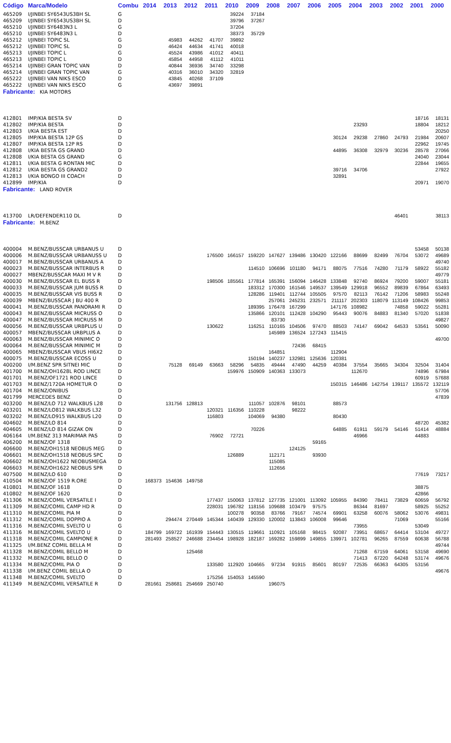| Código | Marca/Modelo | Combu | 2014 | 2013 | 2012 | 2011 | 2010 | 2009 | 2008 | 2007 | 2006 | 2005 | 2004 | 2003 | 2002 | 2001 | 2000 |
| --- | --- | --- | --- | --- | --- | --- | --- | --- | --- | --- | --- | --- | --- | --- | --- | --- | --- |
| 465209 | I/JINBEI SY6543US3BH SL | G | | | | | 39224 | 37184 | | | | | | | | | |
| 465209 | I/JINBEI SY6543US3BH SL | D | | | | | 39796 | 37267 | | | | | | | | | |
| 465210 | I/JINBEI SY6483N3 L | G | | | | | 37204 | | | | | | | | | | |
| 465210 | I/JINBEI SY6483N3 L | D | | | | | 38373 | 35729 | | | | | | | | | |
| 465212 | I/JINBEI TOPIC SL | G | | 45983 | 44262 | 41707 | 39892 | | | | | | | | | | |
| 465212 | I/JINBEI TOPIC SL | D | | 46424 | 44634 | 41741 | 40018 | | | | | | | | | | |
| 465213 | I/JINBEI TOPIC L | G | | 45524 | 43986 | 41012 | 40411 | | | | | | | | | | |
| 465213 | I/JINBEI TOPIC L | D | | 45854 | 44958 | 41112 | 41011 | | | | | | | | | | |
| 465214 | I/JINBEI GRAN TOPIC VAN | D | | 40844 | 36936 | 34740 | 33298 | | | | | | | | | | |
| 465214 | I/JINBEI GRAN TOPIC VAN | G | | 40316 | 36010 | 34320 | 32819 | | | | | | | | | | |
| 465222 | I/JINBEI VAN NIKS ESCO | D | | 43845 | 40268 | 37109 | | | | | | | | | | | |
| 465222 | I/JINBEI VAN NIKS ESCO | G | | 43697 | 39891 | | | | | | | | | | | | |
| Fabricante: KIA MOTORS | | | | | | | | | | | | | | | | | |
| 412801 | IMP/KIA BESTA SV | D | | | | | | | | | | | | | | 18716 | 18131 |
| 412802 | IMP/KIA BESTA | D | | | | | | | | | | | 23293 | | | 18804 | 18212 |
| 412803 | I/KIA BESTA EST | D | | | | | | | | | | | | | | | 20250 |
| 412805 | IMP/KIA BESTA 12P GS | D | | | | | | | | | | 30124 | 29238 | 27860 | 24793 | 21984 | 20607 |
| 412807 | IMP/KIA BESTA 12P RS | D | | | | | | | | | | | | | | 22962 | 19745 |
| 412808 | I/KIA BESTA GS GRAND | D | | | | | | | | | | 44895 | 36308 | 32979 | 30236 | 28578 | 27066 |
| 412808 | I/KIA BESTA GS GRAND | G | | | | | | | | | | | | | | 24040 | 23044 |
| 412811 | I/KIA BESTA G RONTAN MIC | D | | | | | | | | | | | | | | 22844 | 19655 |
| 412812 | I/KIA BESTA GS GRAND2 | D | | | | | | | | | | 39716 | 34706 | | | | 27922 |
| 412813 | I/KIA BONGO III COACH | D | | | | | | | | | | 32891 | | | | | |
| 412899 | IMP/KIA | D | | | | | | | | | | | | | | 20971 | 19070 |
| Fabricante: LAND ROVER | | | | | | | | | | | | | | | | | |
| 413700 | LR/DEFENDER110 DL | D | | | | | | | | | | | | | 46401 | | 38113 |
| Fabricante: M.BENZ | | | | | | | | | | | | | | | | | |
| 400004 | M.BENZ/BUSSCAR URBANUS U | D | | | | | | | | | | | | | | 53458 | 50138 |
| 400006 | M.BENZ/BUSSCAR URBANUSS U | D | | | | 176500 | 166157 | 159220 | 147627 | 139486 | 130420 | 122166 | 88699 | 82499 | 76704 | 53072 | 49689 |
| 400017 | M.BENZ/BUSSCAR URBANUS A | D | | | | | | | | | | | | | | | 49740 |
| 400023 | M.BENZ/BUSSCAR INTERBUS R | D | | | | | | 114510 | 106696 | 101180 | 94171 | 88075 | 77516 | 74280 | 71179 | 58922 | 55182 |
| 400027 | MBENZ/BUSSCAR MAXI M V R | D | | | | | | | | | | | | | | | 49779 |
| 400030 | M.BENZ/BUSSCAR EL BUSS R | D | | | | 198506 | 185561 | 177814 | 165391 | 156094 | 146428 | 133848 | 92740 | 86924 | 79200 | 59007 | 55181 |
| 400033 | M.BENZ/BUSSCAR JUM BUSS R | D | | | | | | 183312 | 170300 | 161546 | 149537 | 139549 | 129918 | 96552 | 89839 | 67864 | 63493 |
| 400035 | M.BENZ/BUSSCAR VIS BUSS R | D | | | | | | 128286 | 119401 | 112744 | 105505 | 97570 | 82113 | 76142 | 71206 | 58983 | 55248 |
| 400039 | MBENZ/BUSSCAR J BU 400 R | D | | | | | | | 257061 | 245231 | 232571 | 211117 | 202303 | 118079 | 113149 | 108426 | 99853 |
| 400041 | M.BENZ/BUSSCAR PANORAMI R | D | | | | | | 189395 | 176478 | 167299 | | 147176 | 108982 | | 74858 | 59022 | 55281 |
| 400043 | M.BENZ/BUSSCAR MICRUSS O | D | | | | | | 135866 | 120101 | 112428 | 104290 | 95443 | 90076 | 84883 | 81340 | 57020 | 51838 |
| 400047 | M.BENZ/BUSSCAR MICRUSS M | D | | | | | | | 83730 | | | | | | | | 49827 |
| 400056 | M.BENZ/BUSSCAR URBPLUS U | D | | | | 130622 | | 116251 | 110165 | 104506 | 97470 | 88503 | 74147 | 69042 | 64533 | 53561 | 50090 |
| 400057 | MBENZ/BUSSCAR URBPLUS A | D | | | | | | | 145989 | 136524 | 127243 | 115415 | | | | | |
| 400063 | M.BENZ/BUSSCAR MINIMIC O | D | | | | | | | | | | | | | | | 49700 |
| 400064 | M.BENZ/BUSSCAR MINIMIC M | D | | | | | | | | 72436 | 68415 | | | | | | |
| 400065 | MBENZ/BUSSCAR VBUS HI6X2 | D | | | | | | | 164851 | | | 112904 | | | | | |
| 400075 | M.BENZ/BUSSCAR ECOSS U | D | | | | | | 150194 | 140237 | 132981 | 125636 | 120381 | | | | | |
| 400200 | I/M.BENZ SPR SITNEI MIC | D | | 75128 | 69149 | 63663 | 58296 | 54835 | 49444 | 47490 | 44259 | 40384 | 37554 | 35665 | 34304 | 32504 | 31404 |
| 401700 | M.BENZ/OH1628L ROD LINCE | D | | | | | 159976 | 150909 | 140363 | 133073 | | | 112670 | | | 74896 | 67984 |
| 401701 | M.BENZ/OF1721 ROD LINCE | D | | | | | | | | | | | | | | 60919 | 57688 |
| 401703 | M.BENZ/1720A HOMETUR O | D | | | | | | | | | | 150315 | 146486 | 142754 | 139117 | 135572 | 132119 |
| 401704 | M.BENZ/ONIBUS | D | | | | | | | | | | | | | | | 57706 |
| 401799 | MERCEDES BENZ | D | | | | | | | | | | | | | | | 47839 |
| 403200 | M.BENZ/LO 712 WALKBUS L28 | D | | 131756 | 128813 | | | 111057 | 102876 | 98101 | | 88573 | | | | | |
| 403201 | M.BENZ/LO812 WALKBUS L32 | D | | | | 120321 | 116356 | 110228 | | 98222 | | | | | | | |
| 403202 | M.BENZ/LO915 WALKBUS L20 | D | | | | 116803 | | 104069 | 94380 | | | 80430 | | | | | |
| 404602 | M.BENZ/LO 814 | D | | | | | | | | | | | | | | 48720 | 45382 |
| 404605 | M.BENZ/LO 814 GIZAK ON | D | | | | | | 70226 | | | | 64885 | 61911 | 59179 | 54146 | 51414 | 48884 |
| 406164 | I/M.BENZ 313 MARIMAR PAS | D | | | | 76902 | 72721 | | | | | | 46966 | | | 44883 | |
| 406200 | M.BENZ/OF 1318 | D | | | | | | | | | 59165 | | | | | | |
| 406600 | M.BENZ/OH1518 NEOBUS MEG | D | | | | | | | | 124125 | | | | | | | |
| 406601 | M.BENZ/OH1518 NEOBUS SPC | D | | | | | 126889 | | 112171 | | 93930 | | | | | | |
| 406602 | M.BENZ/OH1622 NEOBUSMEGA | D | | | | | | | 115085 | | | | | | | | |
| 406603 | M.BENZ/OH1622 NEOBUS SPR | D | | | | | | | 112656 | | | | | | | | |
| 407500 | M.BENZ/LO 610 | D | | | | | | | | | | | | | | 77619 | 73217 |
| 410504 | M.BENZ/OF 1519 R.ORE | D | 168373 | 154636 | 149758 | | | | | | | | | | | | |
| 410801 | M.BENZ/OF 1618 | D | | | | | | | | | | | | | | 38875 | |
| 410802 | M.BENZ/OF 1620 | D | | | | | | | | | | | | | | 42866 | |
| 411306 | M.BENZ/COMIL VERSATILE I | D | | | | 177437 | 150063 | 137812 | 127735 | 121001 | 113092 | 105955 | 84390 | 78411 | 73829 | 60659 | 56792 |
| 411309 | M.BENZ/COMIL CAMP HD R | D | | | | 228031 | 196782 | 118156 | 109688 | 103479 | 97575 | | 86344 | 81697 | | 58925 | 55252 |
| 411310 | M.BENZ/COMIL PIA M | D | | | | | 100278 | 90358 | 83766 | 79167 | 74574 | 69901 | 63258 | 60076 | 58062 | 53076 | 49831 |
| 411312 | M.BENZ/COMIL DOPPIO A | D | | 294474 | 270449 | 145344 | 140439 | 129330 | 120002 | 113843 | 106008 | 99646 | | | 71069 | | 55166 |
| 411316 | M.BENZ/COMIL SVELTO U | G | | | | | | | | | | | 73955 | | | 53049 | |
| 411316 | M.BENZ/COMIL SVELTO U | D | 184799 | 169722 | 161939 | 154443 | 130515 | 119661 | 110921 | 105168 | 98415 | 92087 | 73951 | 68657 | 64414 | 53104 | 49727 |
| 411318 | M.BENZ/COMIL CAMPIONE R | D | 281493 | 258527 | 246688 | 234454 | 198928 | 182187 | 169282 | 159899 | 149855 | 139971 | 102781 | 96265 | 87559 | 60638 | 56788 |
| 411325 | I/M.BENZ COMIL BELLA M | D | | | | | | | | | | | | | | | 49744 |
| 411328 | M.BENZ/COMIL BELLO M | D | | | 125468 | | | | | | | | 71268 | 67159 | 64061 | 53158 | 49690 |
| 411332 | M.BENZ/COMIL BELLO O | D | | | | | | | | | | | 71413 | 67220 | 64248 | 53174 | 49676 |
| 411334 | M.BENZ/COMIL PIA O | D | | | | 133580 | 112920 | 104665 | 97234 | 91915 | 85601 | 80197 | 72535 | 66363 | 64305 | 53156 | |
| 411338 | I/M.BENZ COMIL BELLA O | D | | | | | | | | | | | | | | | 49676 |
| 411348 | M.BENZ/COMIL SVELTO | D | | | | 175256 | 154053 | 145590 | | | | | | | | | |
| 411349 | M.BENZ/COMIL VERSATILE R | D | 281661 | 258681 | 254669 | 250740 | | | 196075 | | | | | | | | |